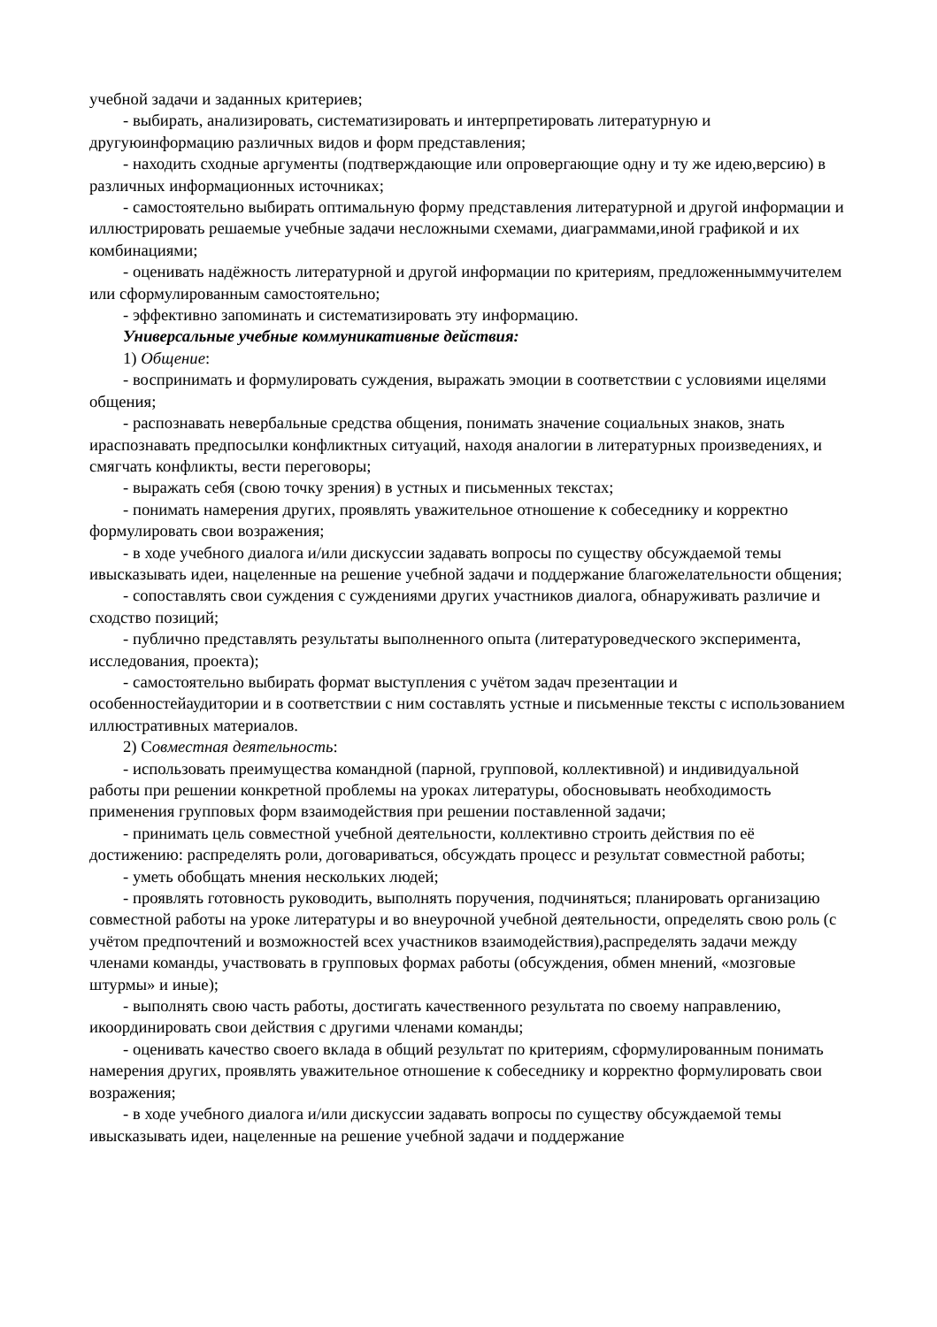учебной задачи и заданных критериев;
- выбирать, анализировать, систематизировать и интерпретировать литературную и другуюинформацию различных видов и форм представления;
- находить сходные аргументы (подтверждающие или опровергающие одну и ту же идею,версию) в различных информационных источниках;
- самостоятельно выбирать оптимальную форму представления литературной и другой информации и иллюстрировать решаемые учебные задачи несложными схемами, диаграммами,иной графикой и их комбинациями;
- оценивать надёжность литературной и другой информации по критериям, предложенныммучителем или сформулированным самостоятельно;
- эффективно запоминать и систематизировать эту информацию.
Универсальные учебные коммуникативные действия:
1) Общение:
- воспринимать и формулировать суждения, выражать эмоции в соответствии с условиями ицелями общения;
- распознавать невербальные средства общения, понимать значение социальных знаков, знать ираспознавать предпосылки конфликтных ситуаций, находя аналогии в литературных произведениях, и смягчать конфликты, вести переговоры;
- выражать себя (свою точку зрения) в устных и письменных текстах;
- понимать намерения других, проявлять уважительное отношение к собеседнику и корректно формулировать свои возражения;
- в ходе учебного диалога и/или дискуссии задавать вопросы по существу обсуждаемой темы ивысказывать идеи, нацеленные на решение учебной задачи и поддержание благожелательности общения;
- сопоставлять свои суждения с суждениями других участников диалога, обнаруживать различие и сходство позиций;
- публично представлять результаты выполненного опыта (литературоведческого эксперимента, исследования, проекта);
- самостоятельно выбирать формат выступления с учётом задач презентации и особенностейаудитории и в соответствии с ним составлять устные и письменные тексты с использованием иллюстративных материалов.
2) Совместная деятельность:
- использовать преимущества командной (парной, групповой, коллективной) и индивидуальной работы при решении конкретной проблемы на уроках литературы, обосновывать необходимость применения групповых форм взаимодействия при решении поставленной задачи;
- принимать цель совместной учебной деятельности, коллективно строить действия по её достижению: распределять роли, договариваться, обсуждать процесс и результат совместной работы;
- уметь обобщать мнения нескольких людей;
- проявлять готовность руководить, выполнять поручения, подчиняться; планировать организацию совместной работы на уроке литературы и во внеурочной учебной деятельности, определять свою роль (с учётом предпочтений и возможностей всех участников взаимодействия),распределять задачи между членами команды, участвовать в групповых формах работы (обсуждения, обмен мнений, «мозговые штурмы» и иные);
- выполнять свою часть работы, достигать качественного результата по своему направлению, икоординировать свои действия с другими членами команды;
- оценивать качество своего вклада в общий результат по критериям, сформулированным понимать намерения других, проявлять уважительное отношение к собеседнику и корректно формулировать свои возражения;
- в ходе учебного диалога и/или дискуссии задавать вопросы по существу обсуждаемой темы ивысказывать идеи, нацеленные на решение учебной задачи и поддержание